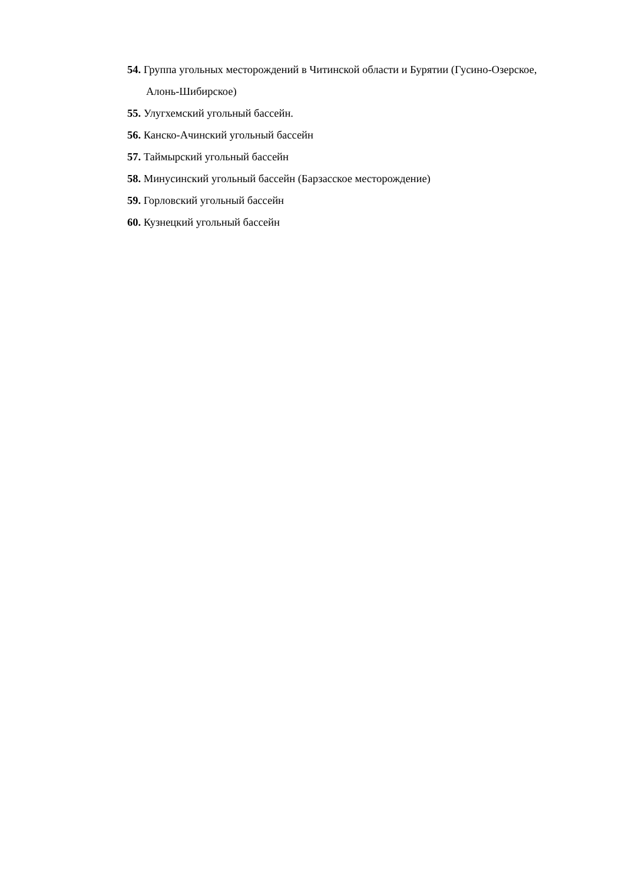54. Группа угольных месторождений в Читинской области и Бурятии (Гусино-Озерское, Алонь-Шибирское)
55. Улугхемский угольный бассейн.
56. Канско-Ачинский угольный бассейн
57. Таймырский угольный бассейн
58. Минусинский угольный бассейн (Барзасское месторождение)
59. Горловский угольный бассейн
60. Кузнецкий угольный бассейн